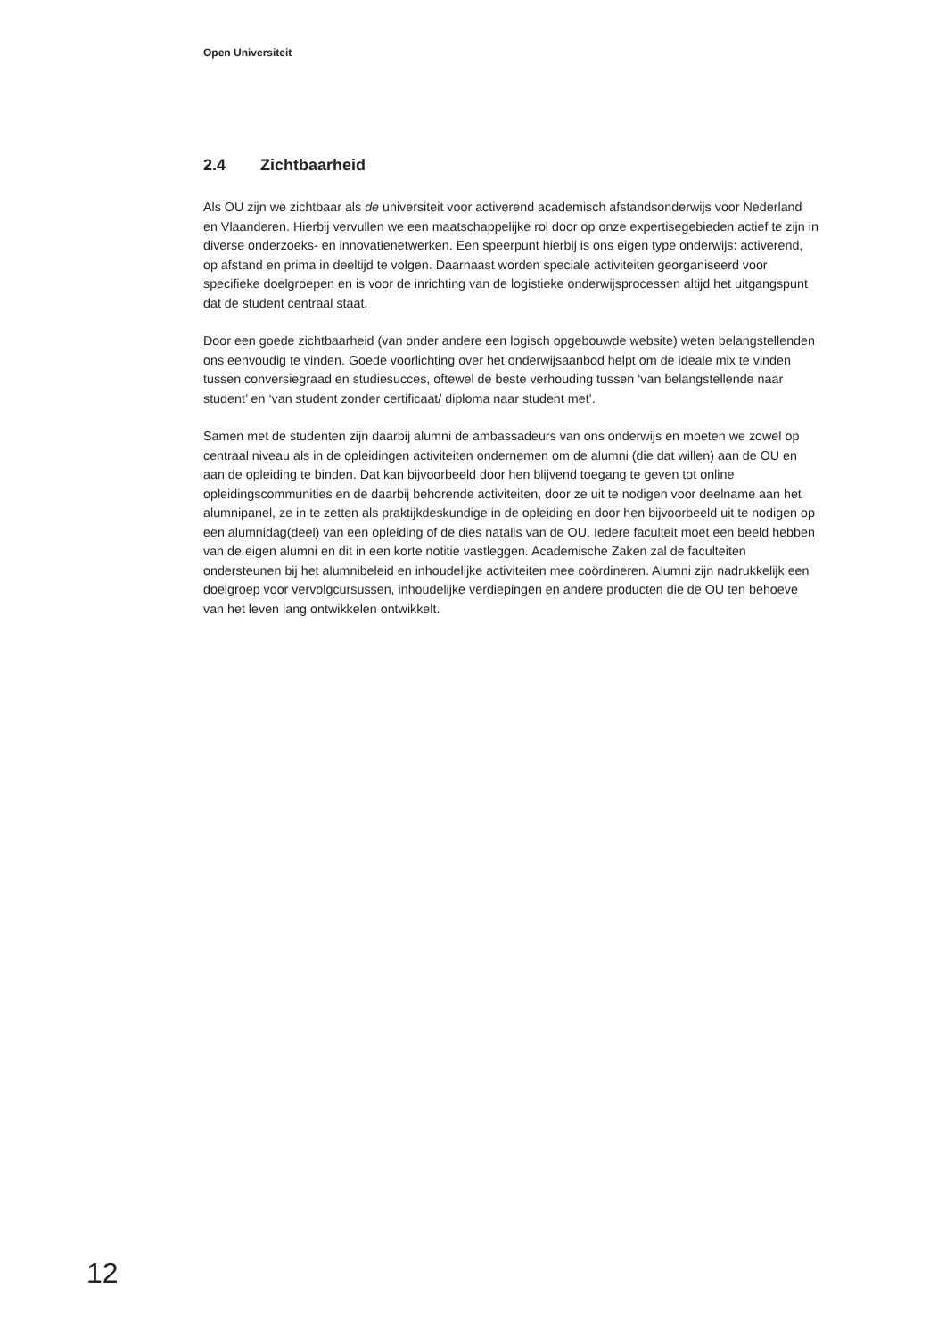Open Universiteit
2.4 Zichtbaarheid
Als OU zijn we zichtbaar als de universiteit voor activerend academisch afstandsonderwijs voor Nederland en Vlaanderen. Hierbij vervullen we een maatschappelijke rol door op onze expertisegebieden actief te zijn in diverse onderzoeks- en innovatienetwerken. Een speerpunt hierbij is ons eigen type onderwijs: activerend, op afstand en prima in deeltijd te volgen. Daarnaast worden speciale activiteiten georganiseerd voor specifieke doelgroepen en is voor de inrichting van de logistieke onderwijsprocessen altijd het uitgangspunt dat de student centraal staat.
Door een goede zichtbaarheid (van onder andere een logisch opgebouwde website) weten belangstellenden ons eenvoudig te vinden. Goede voorlichting over het onderwijsaanbod helpt om de ideale mix te vinden tussen conversiegraad en studiesucces, oftewel de beste verhouding tussen ‘van belangstellende naar student’ en ‘van student zonder certificaat/ diploma naar student met’.
Samen met de studenten zijn daarbij alumni de ambassadeurs van ons onderwijs en moeten we zowel op centraal niveau als in de opleidingen activiteiten ondernemen om de alumni (die dat willen) aan de OU en aan de opleiding te binden. Dat kan bijvoorbeeld door hen blijvend toegang te geven tot online opleidingscommunities en de daarbij behorende activiteiten, door ze uit te nodigen voor deelname aan het alumnipanel, ze in te zetten als praktijkdeskundige in de opleiding en door hen bijvoorbeeld uit te nodigen op een alumnidag(deel) van een opleiding of de dies natalis van de OU. Iedere faculteit moet een beeld hebben van de eigen alumni en dit in een korte notitie vastleggen. Academische Zaken zal de faculteiten ondersteunen bij het alumnibeleid en inhoudelijke activiteiten mee coördineren. Alumni zijn nadrukkelijk een doelgroep voor vervolgcursussen, inhoudelijke verdiepingen en andere producten die de OU ten behoeve van het leven lang ontwikkelen ontwikkelt.
12